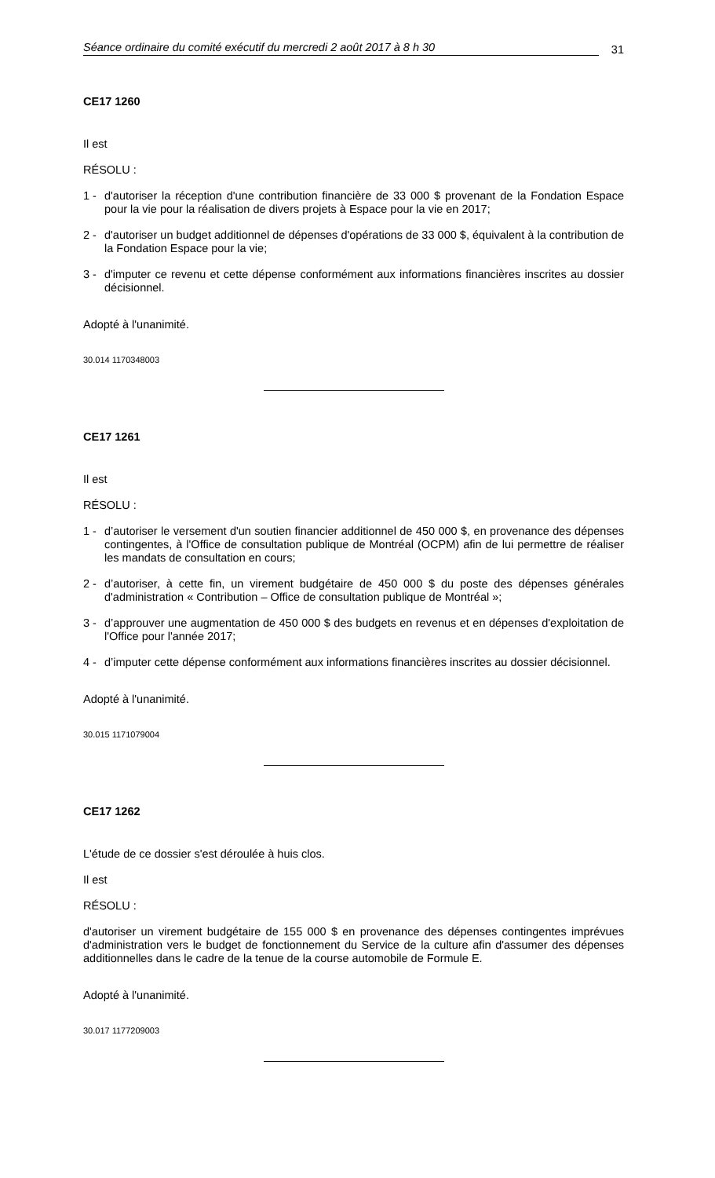Séance ordinaire du comité exécutif du mercredi 2 août 2017 à 8 h 30
31
CE17 1260
Il est
RÉSOLU :
1 - d'autoriser la réception d'une contribution financière de 33 000 $ provenant de la Fondation Espace pour la vie pour la réalisation de divers projets à Espace pour la vie en 2017;
2 - d'autoriser un budget additionnel de dépenses d'opérations de 33 000 $, équivalent à la contribution de la Fondation Espace pour la vie;
3 - d'imputer ce revenu et cette dépense conformément aux informations financières inscrites au dossier décisionnel.
Adopté à l'unanimité.
30.014 1170348003
CE17 1261
Il est
RÉSOLU :
1 - d’autoriser le versement d'un soutien financier additionnel de 450 000 $, en provenance des dépenses contingentes, à l'Office de consultation publique de Montréal (OCPM) afin de lui permettre de réaliser les mandats de consultation en cours;
2 - d’autoriser, à cette fin, un virement budgétaire de 450 000 $ du poste des dépenses générales d'administration « Contribution – Office de consultation publique de Montréal »;
3 - d’approuver une augmentation de 450 000 $ des budgets en revenus et en dépenses d'exploitation de l'Office pour l'année 2017;
4 - d’imputer cette dépense conformément aux informations financières inscrites au dossier décisionnel.
Adopté à l'unanimité.
30.015 1171079004
CE17 1262
L'étude de ce dossier s'est déroulée à huis clos.
Il est
RÉSOLU :
d'autoriser un virement budgétaire de 155 000 $ en provenance des dépenses contingentes imprévues d'administration vers le budget de fonctionnement du Service de la culture afin d'assumer des dépenses additionnelles dans le cadre de la tenue de la course automobile de Formule E.
Adopté à l'unanimité.
30.017 1177209003